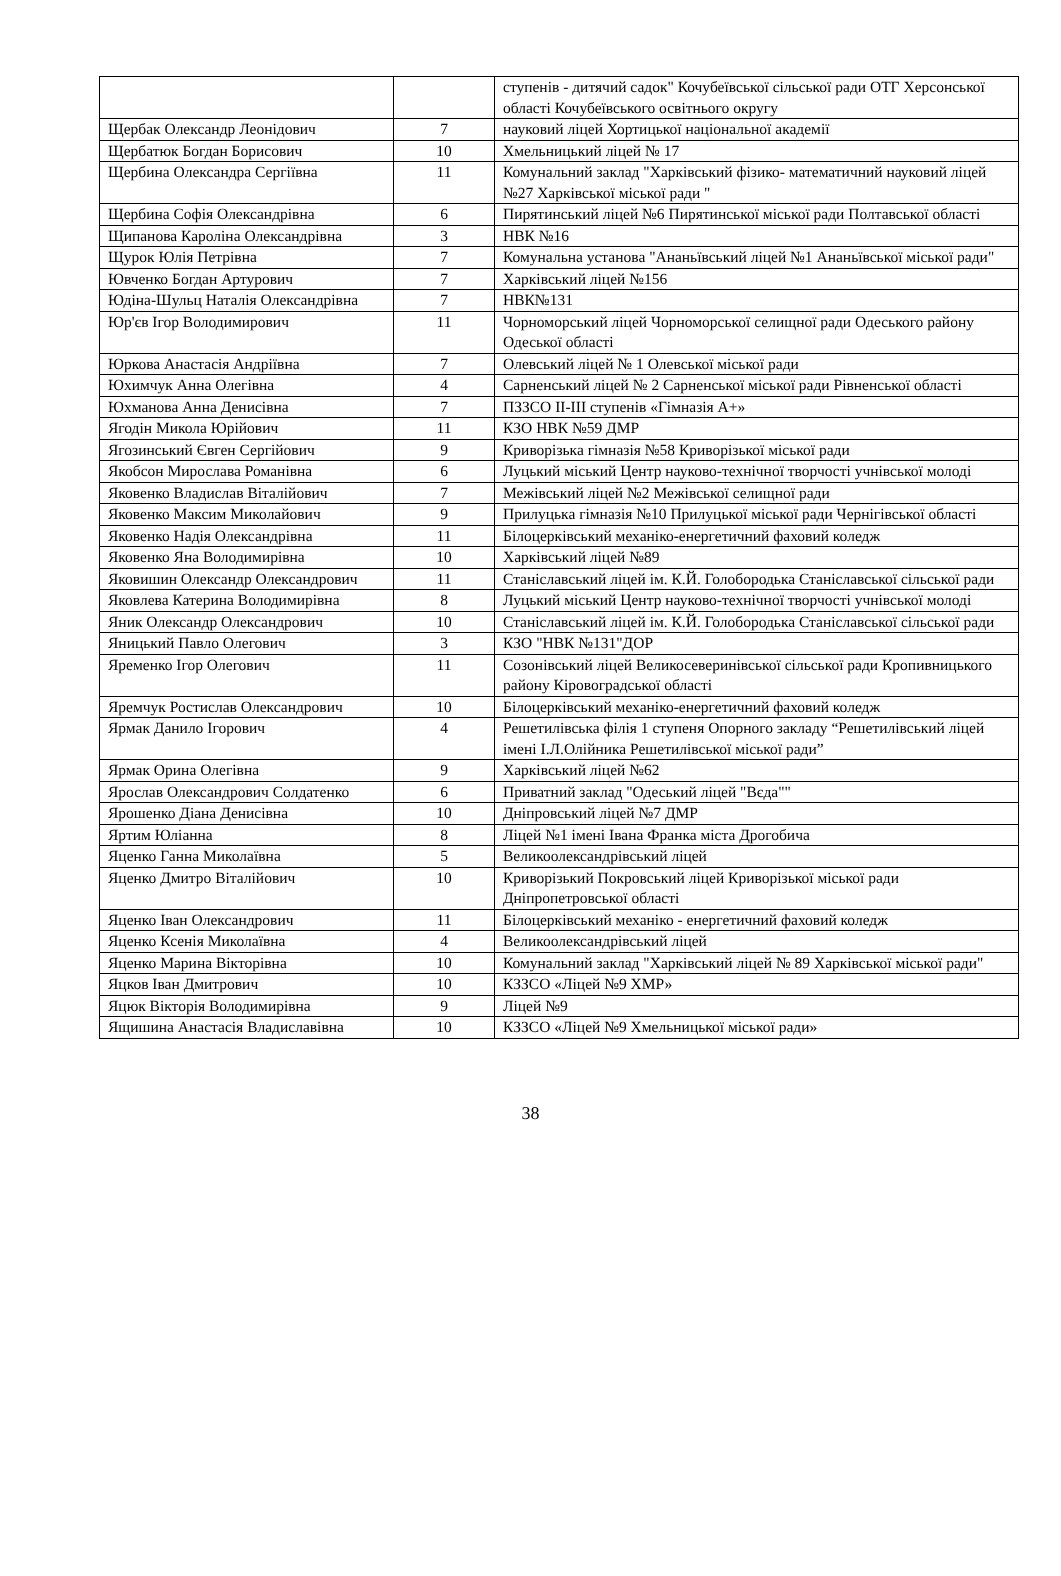| | | ступенів - дитячий садок" Кочубеївської сільської ради ОТГ Херсонської області Кочубеївського освітнього округу |
| Щербак Олександр Леонідович | 7 | науковий ліцей Хортицької національної академії |
| Щербатюк Богдан Борисович | 10 | Хмельницький ліцей № 17 |
| Щербина Олександра Сергіївна | 11 | Комунальний заклад "Харківський фізико- математичний науковий ліцей №27 Харківської міської ради " |
| Щербина Софія Олександрівна | 6 | Пирятинський ліцей №6 Пирятинської міської ради Полтавської області |
| Щипанова Кароліна Олександрівна | 3 | НВК №16 |
| Щурок Юлія Петрівна | 7 | Комунальна установа "Ананьївський ліцей №1 Ананьївської міської ради" |
| Ювченко Богдан Артурович | 7 | Харківський ліцей №156 |
| Юдіна-Шульц Наталія Олександрівна | 7 | НВК№131 |
| Юр'єв Ігор Володимирович | 11 | Чорноморський ліцей Чорноморської селищної ради Одеського району Одеської області |
| Юркова Анастасія Андріївна | 7 | Олевський ліцей № 1 Олевської міської ради |
| Юхимчук Анна Олегівна | 4 | Сарненський ліцей № 2 Сарненської міської ради Рівненської області |
| Юхманова Анна Денисівна | 7 | ПЗЗСО ІІ-ІІІ ступенів «Гімназія А+» |
| Ягодін Микола Юрійович | 11 | КЗО НВК №59 ДМР |
| Ягозинський Євген Сергійович | 9 | Криворізька гімназія №58 Криворізької міської ради |
| Якобсон Мирослава Романівна | 6 | Луцький міський Центр науково-технічної творчості учнівської молоді |
| Яковенко Владислав Віталійович | 7 | Межівський ліцей №2 Межівської селищної ради |
| Яковенко Максим Миколайович | 9 | Прилуцька гімназія №10 Прилуцької міської ради Чернігівської області |
| Яковенко Надія Олександрівна | 11 | Білоцерківський механіко-енергетичний фаховий коледж |
| Яковенко Яна Володимирівна | 10 | Харківський ліцей №89 |
| Яковишин Олександр Олександрович | 11 | Станіславський ліцей ім. К.Й. Голобородька Станіславської сільської ради |
| Яковлева Катерина Володимирівна | 8 | Луцький міський Центр науково-технічної творчості учнівської молоді |
| Яник Олександр Олександрович | 10 | Станіславський ліцей ім. К.Й. Голобородька Станіславської сільської ради |
| Яницький Павло Олегович | 3 | КЗО "НВК №131"ДОР |
| Яременко Ігор Олегович | 11 | Созонівський ліцей Великосеверинівської сільської ради Кропивницького району Кіровоградської області |
| Яремчук Ростислав Олександрович | 10 | Білоцерківський механіко-енергетичний фаховий коледж |
| Ярмак Данило Ігорович | 4 | Решетилівська філія 1 ступеня Опорного закладу “Решетилівський ліцей імені І.Л.Олійника Решетилівської міської ради” |
| Ярмак Орина Олегівна | 9 | Харківський ліцей №62 |
| Ярослав Олександрович Солдатенко | 6 | Приватний заклад "Одеський ліцей "Вєда"" |
| Ярошенко Діана Денисівна | 10 | Дніпровський ліцей №7 ДМР |
| Яртим Юліанна | 8 | Ліцей №1 імені Івана Франка міста Дрогобича |
| Яценко Ганна Миколаївна | 5 | Великоолександрівський ліцей |
| Яценко Дмитро Віталійович | 10 | Криворізький Покровський ліцей Криворізької міської ради Дніпропетровської області |
| Яценко Іван Олександрович | 11 | Білоцерківський механіко - енергетичний фаховий коледж |
| Яценко Ксенія Миколаївна | 4 | Великоолександрівський ліцей |
| Яценко Марина Вікторівна | 10 | Комунальний заклад "Харківський ліцей № 89 Харківської міської ради" |
| Яцков Іван Дмитрович | 10 | КЗЗСО «Ліцей №9 ХМР» |
| Яцюк Вікторія Володимирівна | 9 | Ліцей №9 |
| Ящишина Анастасія Владиславівна | 10 | КЗЗСО «Ліцей №9 Хмельницької міської ради» |
38